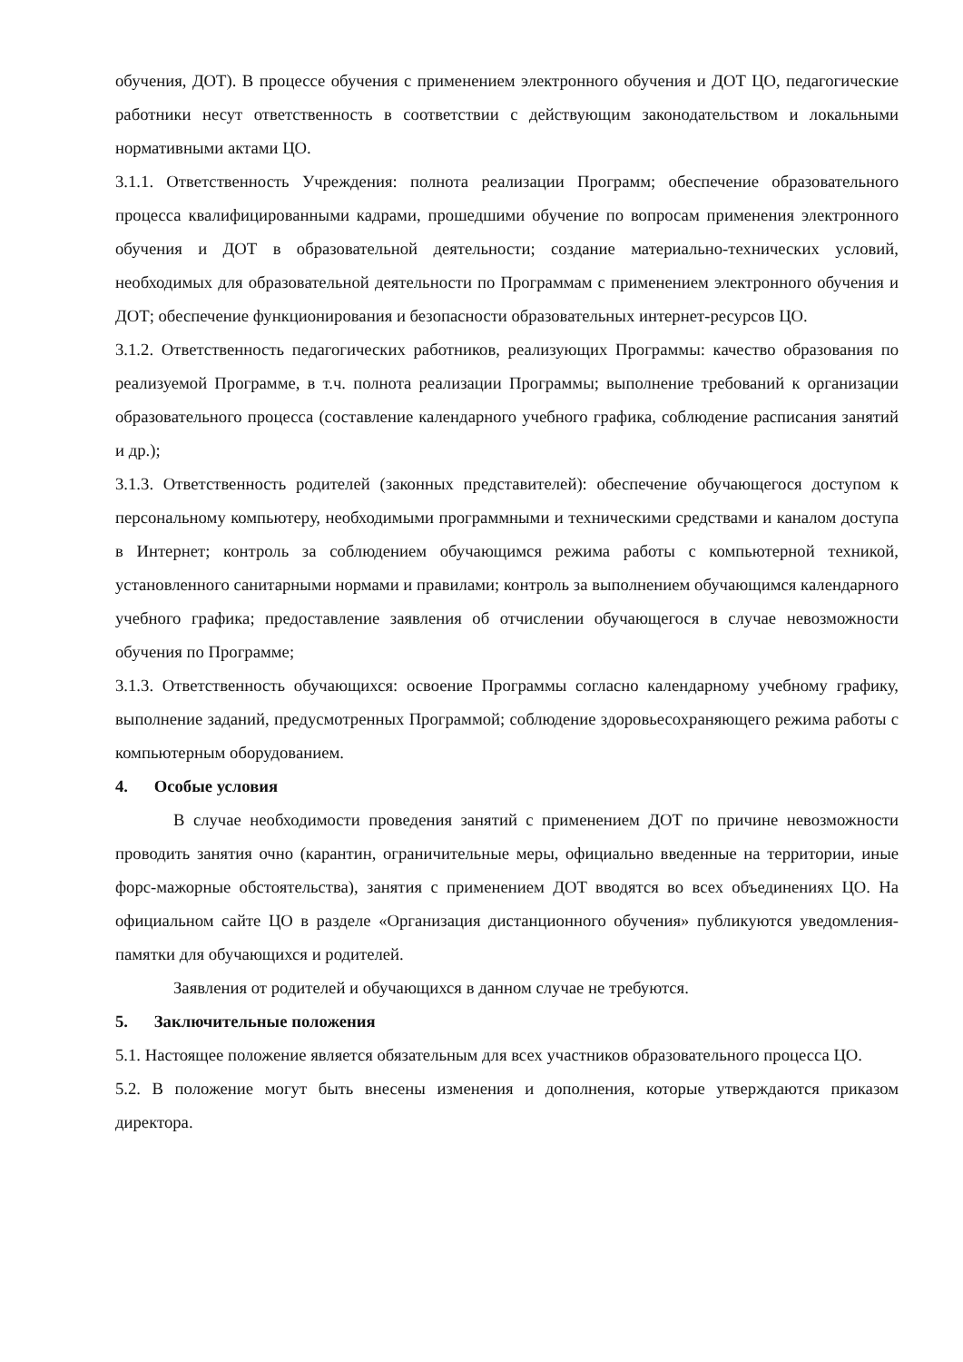обучения, ДОТ). В процессе обучения с применением электронного обучения и ДОТ ЦО, педагогические работники несут ответственность в соответствии с действующим законодательством и локальными нормативными актами ЦО.
3.1.1. Ответственность Учреждения: полнота реализации Программ; обеспечение образовательного процесса квалифицированными кадрами, прошедшими обучение по вопросам применения электронного обучения и ДОТ в образовательной деятельности; создание материально-технических условий, необходимых для образовательной деятельности по Программам с применением электронного обучения и ДОТ; обеспечение функционирования и безопасности образовательных интернет-ресурсов ЦО.
3.1.2. Ответственность педагогических работников, реализующих Программы: качество образования по реализуемой Программе, в т.ч. полнота реализации Программы; выполнение требований к организации образовательного процесса (составление календарного учебного графика, соблюдение расписания занятий и др.);
3.1.3. Ответственность родителей (законных представителей): обеспечение обучающегося доступом к персональному компьютеру, необходимыми программными и техническими средствами и каналом доступа в Интернет; контроль за соблюдением обучающимся режима работы с компьютерной техникой, установленного санитарными нормами и правилами; контроль за выполнением обучающимся календарного учебного графика; предоставление заявления об отчислении обучающегося в случае невозможности обучения по Программе;
3.1.3. Ответственность обучающихся: освоение Программы согласно календарному учебному графику, выполнение заданий, предусмотренных Программой; соблюдение здоровьесохраняющего режима работы с компьютерным оборудованием.
4. Особые условия
В случае необходимости проведения занятий с применением ДОТ по причине невозможности проводить занятия очно (карантин, ограничительные меры, официально введенные на территории, иные форс-мажорные обстоятельства), занятия с применением ДОТ вводятся во всех объединениях ЦО. На официальном сайте ЦО в разделе «Организация дистанционного обучения» публикуются уведомления-памятки для обучающихся и родителей.
Заявления от родителей и обучающихся в данном случае не требуются.
5. Заключительные положения
5.1. Настоящее положение является обязательным для всех участников образовательного процесса ЦО.
5.2. В положение могут быть внесены изменения и дополнения, которые утверждаются приказом директора.